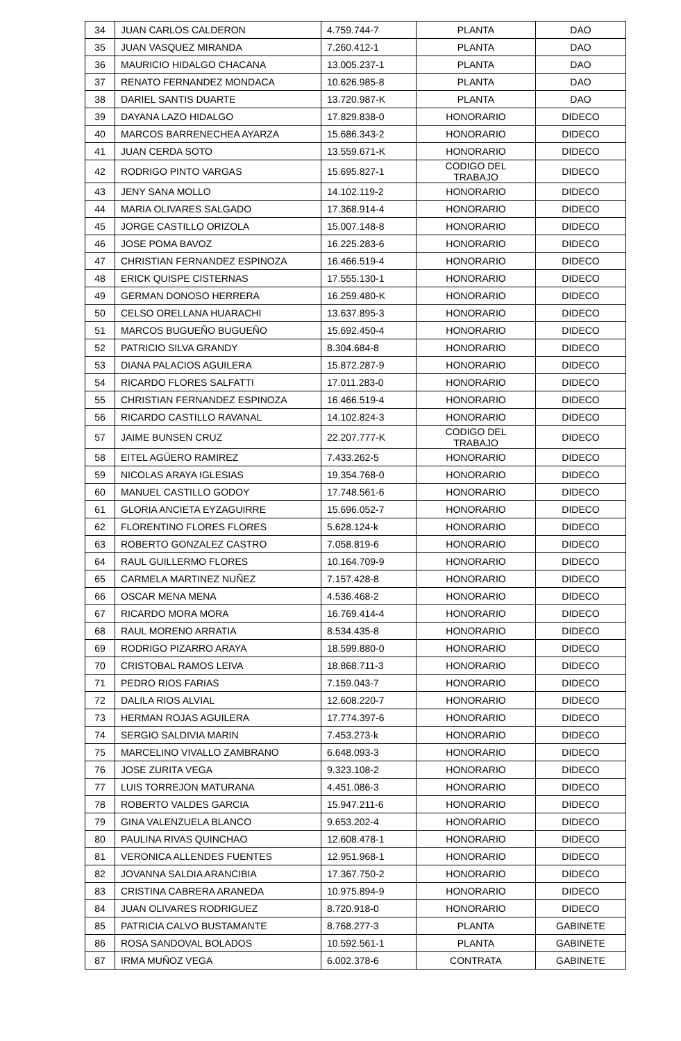| 34 | JUAN CARLOS CALDERON | 4.759.744-7 | PLANTA | DAO |
| 35 | JUAN VASQUEZ MIRANDA | 7.260.412-1 | PLANTA | DAO |
| 36 | MAURICIO HIDALGO CHACANA | 13.005.237-1 | PLANTA | DAO |
| 37 | RENATO FERNANDEZ MONDACA | 10.626.985-8 | PLANTA | DAO |
| 38 | DARIEL SANTIS DUARTE | 13.720.987-K | PLANTA | DAO |
| 39 | DAYANA LAZO HIDALGO | 17.829.838-0 | HONORARIO | DIDECO |
| 40 | MARCOS BARRENECHEA AYARZA | 15.686.343-2 | HONORARIO | DIDECO |
| 41 | JUAN CERDA SOTO | 13.559.671-K | HONORARIO | DIDECO |
| 42 | RODRIGO PINTO VARGAS | 15.695.827-1 | CODIGO DEL TRABAJO | DIDECO |
| 43 | JENY SANA MOLLO | 14.102.119-2 | HONORARIO | DIDECO |
| 44 | MARIA OLIVARES SALGADO | 17.368.914-4 | HONORARIO | DIDECO |
| 45 | JORGE CASTILLO ORIZOLA | 15.007.148-8 | HONORARIO | DIDECO |
| 46 | JOSE POMA BAVOZ | 16.225.283-6 | HONORARIO | DIDECO |
| 47 | CHRISTIAN FERNANDEZ ESPINOZA | 16.466.519-4 | HONORARIO | DIDECO |
| 48 | ERICK QUISPE CISTERNAS | 17.555.130-1 | HONORARIO | DIDECO |
| 49 | GERMAN DONOSO HERRERA | 16.259.480-K | HONORARIO | DIDECO |
| 50 | CELSO ORELLANA HUARACHI | 13.637.895-3 | HONORARIO | DIDECO |
| 51 | MARCOS BUGUEÑO BUGUEÑO | 15.692.450-4 | HONORARIO | DIDECO |
| 52 | PATRICIO SILVA GRANDY | 8.304.684-8 | HONORARIO | DIDECO |
| 53 | DIANA PALACIOS AGUILERA | 15.872.287-9 | HONORARIO | DIDECO |
| 54 | RICARDO FLORES SALFATTI | 17.011.283-0 | HONORARIO | DIDECO |
| 55 | CHRISTIAN FERNANDEZ ESPINOZA | 16.466.519-4 | HONORARIO | DIDECO |
| 56 | RICARDO CASTILLO RAVANAL | 14.102.824-3 | HONORARIO | DIDECO |
| 57 | JAIME BUNSEN CRUZ | 22.207.777-K | CODIGO DEL TRABAJO | DIDECO |
| 58 | EITEL AGÜERO RAMIREZ | 7.433.262-5 | HONORARIO | DIDECO |
| 59 | NICOLAS ARAYA IGLESIAS | 19.354.768-0 | HONORARIO | DIDECO |
| 60 | MANUEL CASTILLO GODOY | 17.748.561-6 | HONORARIO | DIDECO |
| 61 | GLORIA ANCIETA EYZAGUIRRE | 15.696.052-7 | HONORARIO | DIDECO |
| 62 | FLORENTINO FLORES FLORES | 5.628.124-k | HONORARIO | DIDECO |
| 63 | ROBERTO GONZALEZ CASTRO | 7.058.819-6 | HONORARIO | DIDECO |
| 64 | RAUL GUILLERMO FLORES | 10.164.709-9 | HONORARIO | DIDECO |
| 65 | CARMELA MARTINEZ NUÑEZ | 7.157.428-8 | HONORARIO | DIDECO |
| 66 | OSCAR MENA MENA | 4.536.468-2 | HONORARIO | DIDECO |
| 67 | RICARDO MORA MORA | 16.769.414-4 | HONORARIO | DIDECO |
| 68 | RAUL MORENO ARRATIA | 8.534.435-8 | HONORARIO | DIDECO |
| 69 | RODRIGO PIZARRO ARAYA | 18.599.880-0 | HONORARIO | DIDECO |
| 70 | CRISTOBAL RAMOS LEIVA | 18.868.711-3 | HONORARIO | DIDECO |
| 71 | PEDRO RIOS FARIAS | 7.159.043-7 | HONORARIO | DIDECO |
| 72 | DALILA RIOS ALVIAL | 12.608.220-7 | HONORARIO | DIDECO |
| 73 | HERMAN ROJAS AGUILERA | 17.774.397-6 | HONORARIO | DIDECO |
| 74 | SERGIO SALDIVIA MARIN | 7.453.273-k | HONORARIO | DIDECO |
| 75 | MARCELINO VIVALLO ZAMBRANO | 6.648.093-3 | HONORARIO | DIDECO |
| 76 | JOSE ZURITA VEGA | 9.323.108-2 | HONORARIO | DIDECO |
| 77 | LUIS TORREJON MATURANA | 4.451.086-3 | HONORARIO | DIDECO |
| 78 | ROBERTO VALDES GARCIA | 15.947.211-6 | HONORARIO | DIDECO |
| 79 | GINA VALENZUELA BLANCO | 9.653.202-4 | HONORARIO | DIDECO |
| 80 | PAULINA RIVAS QUINCHAO | 12.608.478-1 | HONORARIO | DIDECO |
| 81 | VERONICA ALLENDES FUENTES | 12.951.968-1 | HONORARIO | DIDECO |
| 82 | JOVANNA SALDIA ARANCIBIA | 17.367.750-2 | HONORARIO | DIDECO |
| 83 | CRISTINA CABRERA ARANEDA | 10.975.894-9 | HONORARIO | DIDECO |
| 84 | JUAN OLIVARES RODRIGUEZ | 8.720.918-0 | HONORARIO | DIDECO |
| 85 | PATRICIA CALVO BUSTAMANTE | 8.768.277-3 | PLANTA | GABINETE |
| 86 | ROSA SANDOVAL BOLADOS | 10.592.561-1 | PLANTA | GABINETE |
| 87 | IRMA MUÑOZ VEGA | 6.002.378-6 | CONTRATA | GABINETE |